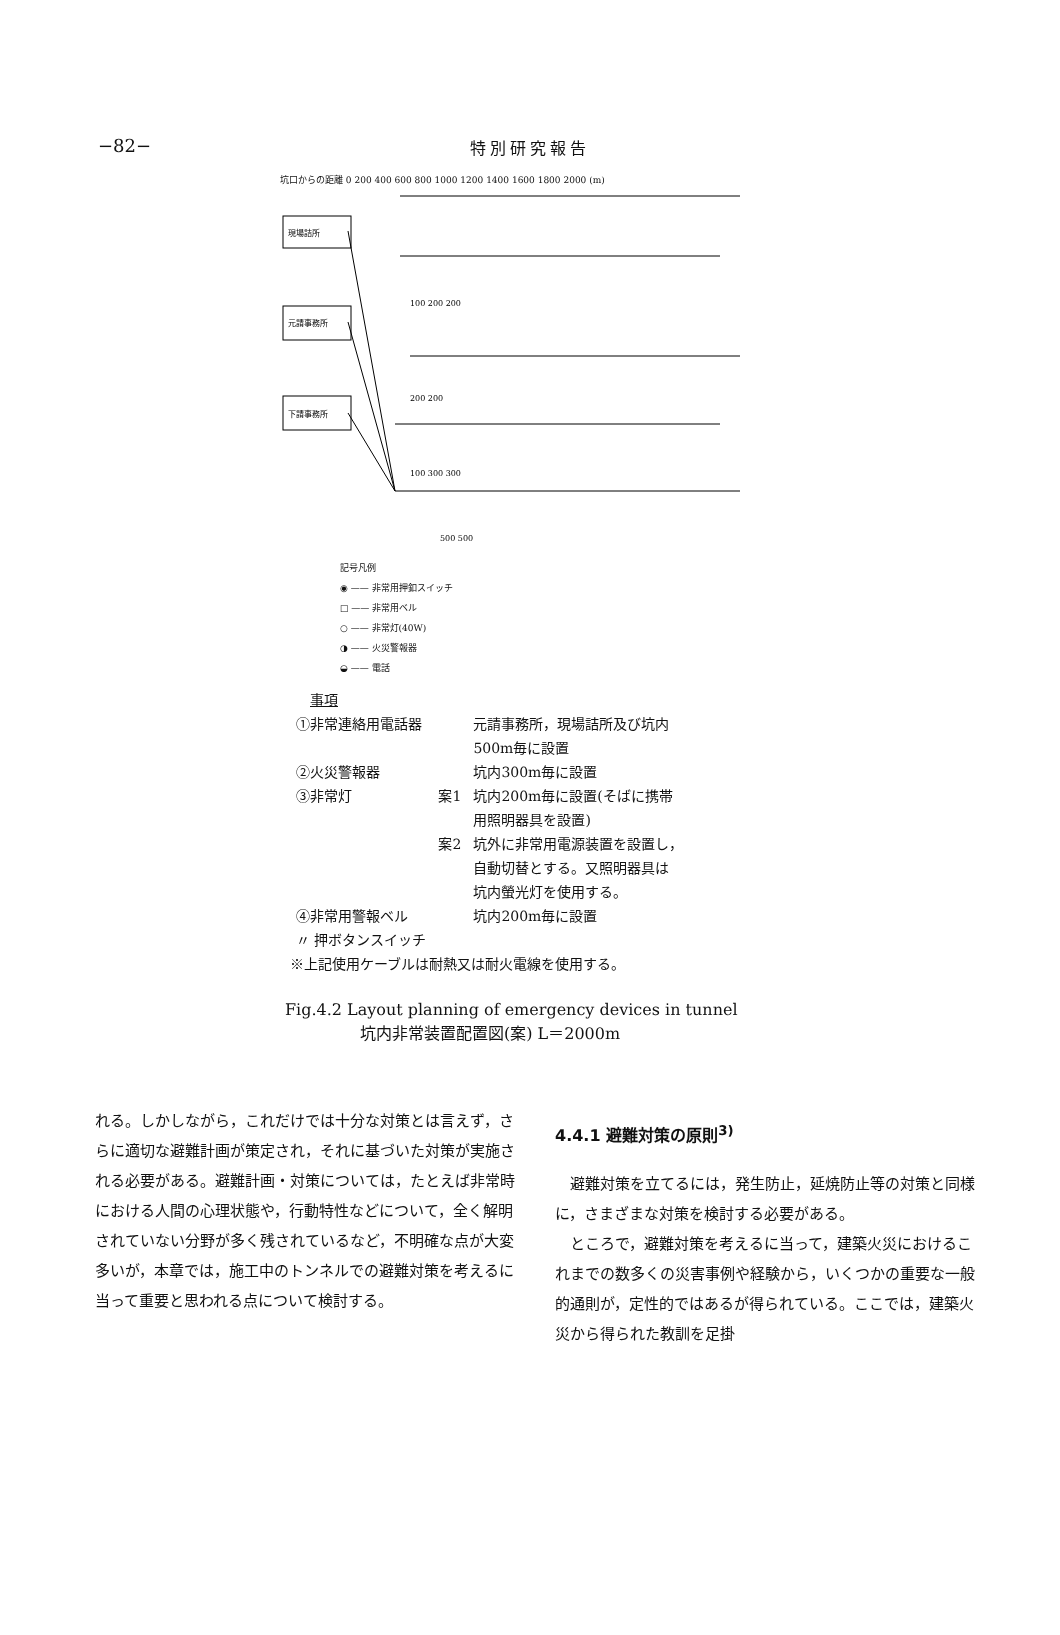−82−
特別研究報告
坑口からの距離 0 200 400 600 800 1000 1200 1400 1600 1800 2000 (m)
現場詰所
元請事務所
下請事務所
100 200 200
200 200
100 300 300
500 500
記号凡例
◉ —— 非常用押釦スイッチ
□ —— 非常用ベル
○ —— 非常灯(40W)
◑ —— 火災警報器
◒ —— 電話
事項
| ①非常連絡用電話器 | | 元請事務所，現場詰所及び坑内 500m毎に設置 |
| ②火災警報器 | | 坑内300m毎に設置 |
| ③非常灯 | 案1 | 坑内200m毎に設置(そばに携帯 用照明器具を設置) |
| | 案2 | 坑外に非常用電源装置を設置し， 自動切替とする。又照明器具は 坑内螢光灯を使用する。 |
| ④非常用警報ベル 〃 押ボタンスイッチ | | 坑内200m毎に設置 |
※上記使用ケーブルは耐熱又は耐火電線を使用する。
Fig.4.2 Layout planning of emergency devices in tunnel
坑内非常装置配置図(案) L＝2000m
れる。しかしながら，これだけでは十分な対策とは言えず，さらに適切な避難計画が策定され，それに基づいた対策が実施される必要がある。避難計画・対策については，たとえば非常時における人間の心理状態や，行動特性などについて，全く解明されていない分野が多く残されているなど，不明確な点が大変多いが，本章では，施工中のトンネルでの避難対策を考えるに当って重要と思われる点について検討する。
4.4.1 避難対策の原則<sup>3)</sup>
　避難対策を立てるには，発生防止，延焼防止等の対策と同様に，さまざまな対策を検討する必要がある。
　ところで，避難対策を考えるに当って，建築火災におけるこれまでの数多くの災害事例や経験から，いくつかの重要な一般的通則が，定性的ではあるが得られている。ここでは，建築火災から得られた教訓を足掛